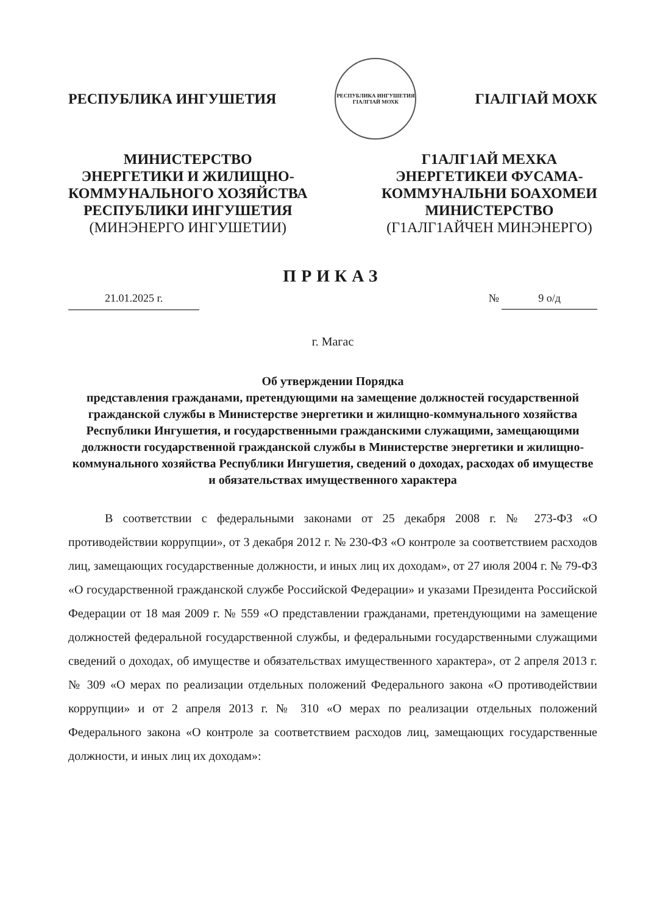РЕСПУБЛИКА ИНГУШЕТИЯ
РЕСПУБЛИКА ИНГУШЕТИЯ
ГIАЛГIАЙ МОХК
ГIАЛГIАЙ МОХК
МИНИСТЕРСТВО
ЭНЕРГЕТИКИ И ЖИЛИЩНО-
КОММУНАЛЬНОГО ХОЗЯЙСТВА
РЕСПУБЛИКИ ИНГУШЕТИЯ
(МИНЭНЕРГО ИНГУШЕТИИ)
Г1АЛГ1АЙ МЕХКА
ЭНЕРГЕТИКЕИ ФУСАМА-
КОММУНАЛЬНИ БОАХОМЕИ
МИНИСТЕРСТВО
(Г1АЛГ1АЙЧЕН МИНЭНЕРГО)
ПРИКАЗ
21.01.2025 г. № 9 о/д
г. Магас
Об утверждении Порядка
представления гражданами, претендующими на замещение должностей государственной гражданской службы в Министерстве энергетики и жилищно-коммунального хозяйства Республики Ингушетия, и государственными гражданскими служащими, замещающими должности государственной гражданской службы в Министерстве энергетики и жилищно-коммунального хозяйства Республики Ингушетия, сведений о доходах, расходах об имуществе и обязательствах имущественного характера
В соответствии с федеральными законами от 25 декабря 2008 г. № 273-ФЗ «О противодействии коррупции», от 3 декабря 2012 г. № 230-ФЗ «О контроле за соответствием расходов лиц, замещающих государственные должности, и иных лиц их доходам», от 27 июля 2004 г. № 79-ФЗ «О государственной гражданской службе Российской Федерации» и указами Президента Российской Федерации от 18 мая 2009 г. № 559 «О представлении гражданами, претендующими на замещение должностей федеральной государственной службы, и федеральными государственными служащими сведений о доходах, об имуществе и обязательствах имущественного характера», от 2 апреля 2013 г. № 309 «О мерах по реализации отдельных положений Федерального закона «О противодействии коррупции» и от 2 апреля 2013 г. № 310 «О мерах по реализации отдельных положений Федерального закона «О контроле за соответствием расходов лиц, замещающих государственные должности, и иных лиц их доходам»: